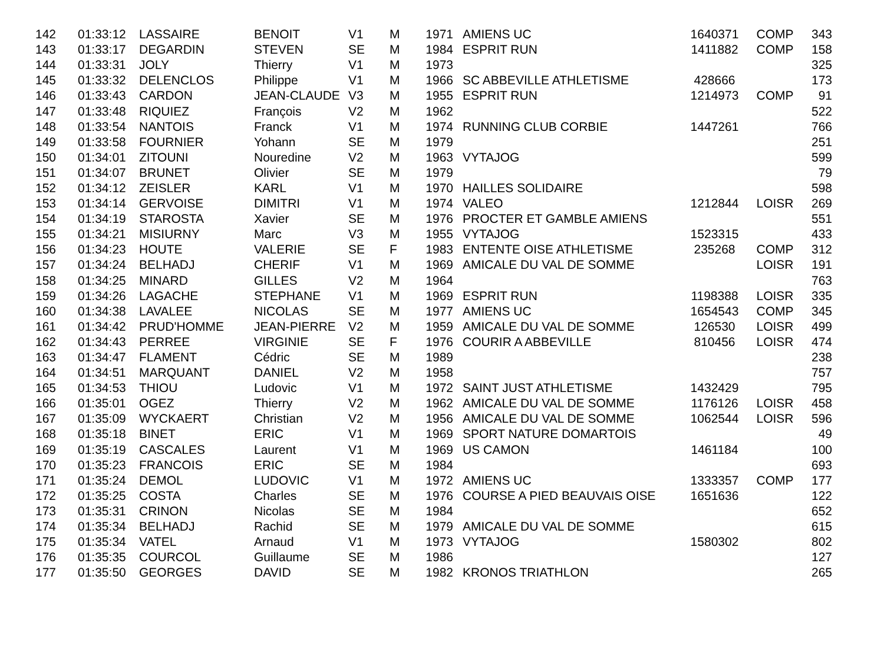| 142 | 01:33:12 | LASSAIRE | BENOIT | V1 | M | 1971 | AMIENS UC | 1640371 | COMP | 343 |
| 143 | 01:33:17 | DEGARDIN | STEVEN | SE | M | 1984 | ESPRIT RUN | 1411882 | COMP | 158 |
| 144 | 01:33:31 | JOLY | Thierry | V1 | M | 1973 | | | | 325 |
| 145 | 01:33:32 | DELENCLOS | Philippe | V1 | M | 1966 | SC ABBEVILLE ATHLETISME | 428666 | | 173 |
| 146 | 01:33:43 | CARDON | JEAN-CLAUDE | V3 | M | 1955 | ESPRIT RUN | 1214973 | COMP | 91 |
| 147 | 01:33:48 | RIQUIEZ | François | V2 | M | 1962 | | | | 522 |
| 148 | 01:33:54 | NANTOIS | Franck | V1 | M | 1974 | RUNNING CLUB CORBIE | 1447261 | | 766 |
| 149 | 01:33:58 | FOURNIER | Yohann | SE | M | 1979 | | | | 251 |
| 150 | 01:34:01 | ZITOUNI | Nouredine | V2 | M | 1963 | VYTAJOG | | | 599 |
| 151 | 01:34:07 | BRUNET | Olivier | SE | M | 1979 | | | | 79 |
| 152 | 01:34:12 | ZEISLER | KARL | V1 | M | 1970 | HAILLES SOLIDAIRE | | | 598 |
| 153 | 01:34:14 | GERVOISE | DIMITRI | V1 | M | 1974 | VALEO | 1212844 | LOISR | 269 |
| 154 | 01:34:19 | STAROSTA | Xavier | SE | M | 1976 | PROCTER ET GAMBLE AMIENS | | | 551 |
| 155 | 01:34:21 | MISIURNY | Marc | V3 | M | 1955 | VYTAJOG | 1523315 | | 433 |
| 156 | 01:34:23 | HOUTE | VALERIE | SE | F | 1983 | ENTENTE OISE ATHLETISME | 235268 | COMP | 312 |
| 157 | 01:34:24 | BELHADJ | CHERIF | V1 | M | 1969 | AMICALE DU VAL DE SOMME | | LOISR | 191 |
| 158 | 01:34:25 | MINARD | GILLES | V2 | M | 1964 | | | | 763 |
| 159 | 01:34:26 | LAGACHE | STEPHANE | V1 | M | 1969 | ESPRIT RUN | 1198388 | LOISR | 335 |
| 160 | 01:34:38 | LAVALEE | NICOLAS | SE | M | 1977 | AMIENS UC | 1654543 | COMP | 345 |
| 161 | 01:34:42 | PRUD'HOMME | JEAN-PIERRE | V2 | M | 1959 | AMICALE DU VAL DE SOMME | 126530 | LOISR | 499 |
| 162 | 01:34:43 | PERREE | VIRGINIE | SE | F | 1976 | COURIR A ABBEVILLE | 810456 | LOISR | 474 |
| 163 | 01:34:47 | FLAMENT | Cédric | SE | M | 1989 | | | | 238 |
| 164 | 01:34:51 | MARQUANT | DANIEL | V2 | M | 1958 | | | | 757 |
| 165 | 01:34:53 | THIOU | Ludovic | V1 | M | 1972 | SAINT JUST ATHLETISME | 1432429 | | 795 |
| 166 | 01:35:01 | OGEZ | Thierry | V2 | M | 1962 | AMICALE DU VAL DE SOMME | 1176126 | LOISR | 458 |
| 167 | 01:35:09 | WYCKAERT | Christian | V2 | M | 1956 | AMICALE DU VAL DE SOMME | 1062544 | LOISR | 596 |
| 168 | 01:35:18 | BINET | ERIC | V1 | M | 1969 | SPORT NATURE DOMARTOIS | | | 49 |
| 169 | 01:35:19 | CASCALES | Laurent | V1 | M | 1969 | US CAMON | 1461184 | | 100 |
| 170 | 01:35:23 | FRANCOIS | ERIC | SE | M | 1984 | | | | 693 |
| 171 | 01:35:24 | DEMOL | LUDOVIC | V1 | M | 1972 | AMIENS UC | 1333357 | COMP | 177 |
| 172 | 01:35:25 | COSTA | Charles | SE | M | 1976 | COURSE A PIED BEAUVAIS OISE | 1651636 | | 122 |
| 173 | 01:35:31 | CRINON | Nicolas | SE | M | 1984 | | | | 652 |
| 174 | 01:35:34 | BELHADJ | Rachid | SE | M | 1979 | AMICALE DU VAL DE SOMME | | | 615 |
| 175 | 01:35:34 | VATEL | Arnaud | V1 | M | 1973 | VYTAJOG | 1580302 | | 802 |
| 176 | 01:35:35 | COURCOL | Guillaume | SE | M | 1986 | | | | 127 |
| 177 | 01:35:50 | GEORGES | DAVID | SE | M | 1982 | KRONOS TRIATHLON | | | 265 |